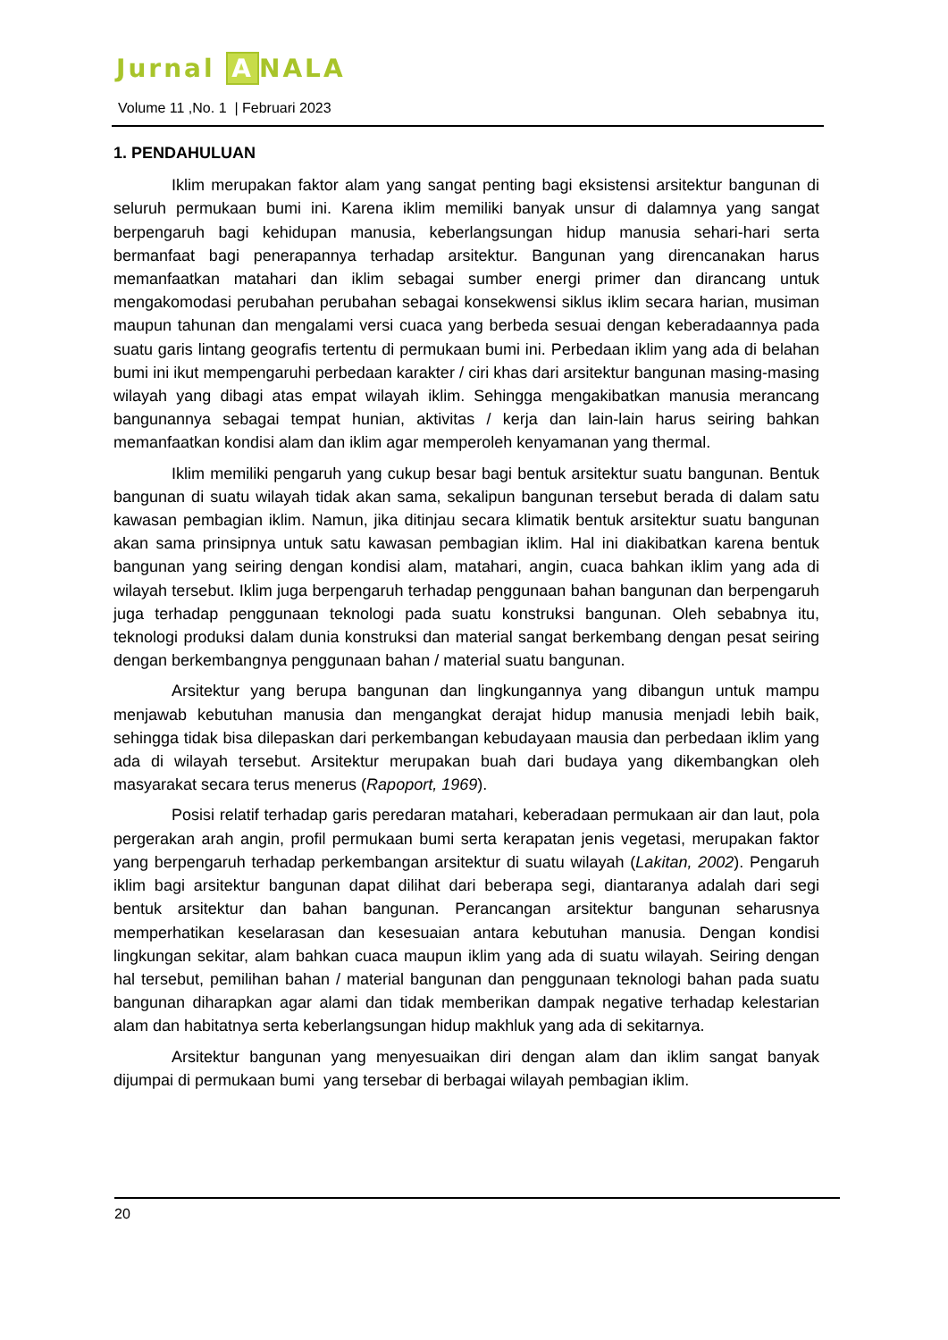Jurnal A NALA
Volume 11 ,No. 1 | Februari 2023
1. PENDAHULUAN
Iklim merupakan faktor alam yang sangat penting bagi eksistensi arsitektur bangunan di seluruh permukaan bumi ini. Karena iklim memiliki banyak unsur di dalamnya yang sangat berpengaruh bagi kehidupan manusia, keberlangsungan hidup manusia sehari-hari serta bermanfaat bagi penerapannya terhadap arsitektur. Bangunan yang direncanakan harus memanfaatkan matahari dan iklim sebagai sumber energi primer dan dirancang untuk mengakomodasi perubahan perubahan sebagai konsekwensi siklus iklim secara harian, musiman maupun tahunan dan mengalami versi cuaca yang berbeda sesuai dengan keberadaannya pada suatu garis lintang geografis tertentu di permukaan bumi ini. Perbedaan iklim yang ada di belahan bumi ini ikut mempengaruhi perbedaan karakter / ciri khas dari arsitektur bangunan masing-masing wilayah yang dibagi atas empat wilayah iklim. Sehingga mengakibatkan manusia merancang bangunannya sebagai tempat hunian, aktivitas / kerja dan lain-lain harus seiring bahkan memanfaatkan kondisi alam dan iklim agar memperoleh kenyamanan yang thermal.
Iklim memiliki pengaruh yang cukup besar bagi bentuk arsitektur suatu bangunan. Bentuk bangunan di suatu wilayah tidak akan sama, sekalipun bangunan tersebut berada di dalam satu kawasan pembagian iklim. Namun, jika ditinjau secara klimatik bentuk arsitektur suatu bangunan akan sama prinsipnya untuk satu kawasan pembagian iklim. Hal ini diakibatkan karena bentuk bangunan yang seiring dengan kondisi alam, matahari, angin, cuaca bahkan iklim yang ada di wilayah tersebut. Iklim juga berpengaruh terhadap penggunaan bahan bangunan dan berpengaruh juga terhadap penggunaan teknologi pada suatu konstruksi bangunan. Oleh sebabnya itu, teknologi produksi dalam dunia konstruksi dan material sangat berkembang dengan pesat seiring dengan berkembangnya penggunaan bahan / material suatu bangunan.
Arsitektur yang berupa bangunan dan lingkungannya yang dibangun untuk mampu menjawab kebutuhan manusia dan mengangkat derajat hidup manusia menjadi lebih baik, sehingga tidak bisa dilepaskan dari perkembangan kebudayaan mausia dan perbedaan iklim yang ada di wilayah tersebut. Arsitektur merupakan buah dari budaya yang dikembangkan oleh masyarakat secara terus menerus (Rapoport, 1969).
Posisi relatif terhadap garis peredaran matahari, keberadaan permukaan air dan laut, pola pergerakan arah angin, profil permukaan bumi serta kerapatan jenis vegetasi, merupakan faktor yang berpengaruh terhadap perkembangan arsitektur di suatu wilayah (Lakitan, 2002). Pengaruh iklim bagi arsitektur bangunan dapat dilihat dari beberapa segi, diantaranya adalah dari segi bentuk arsitektur dan bahan bangunan. Perancangan arsitektur bangunan seharusnya memperhatikan keselarasan dan kesesuaian antara kebutuhan manusia. Dengan kondisi lingkungan sekitar, alam bahkan cuaca maupun iklim yang ada di suatu wilayah. Seiring dengan hal tersebut, pemilihan bahan / material bangunan dan penggunaan teknologi bahan pada suatu bangunan diharapkan agar alami dan tidak memberikan dampak negative terhadap kelestarian alam dan habitatnya serta keberlangsungan hidup makhluk yang ada di sekitarnya.
Arsitektur bangunan yang menyesuaikan diri dengan alam dan iklim sangat banyak dijumpai di permukaan bumi yang tersebar di berbagai wilayah pembagian iklim.
20